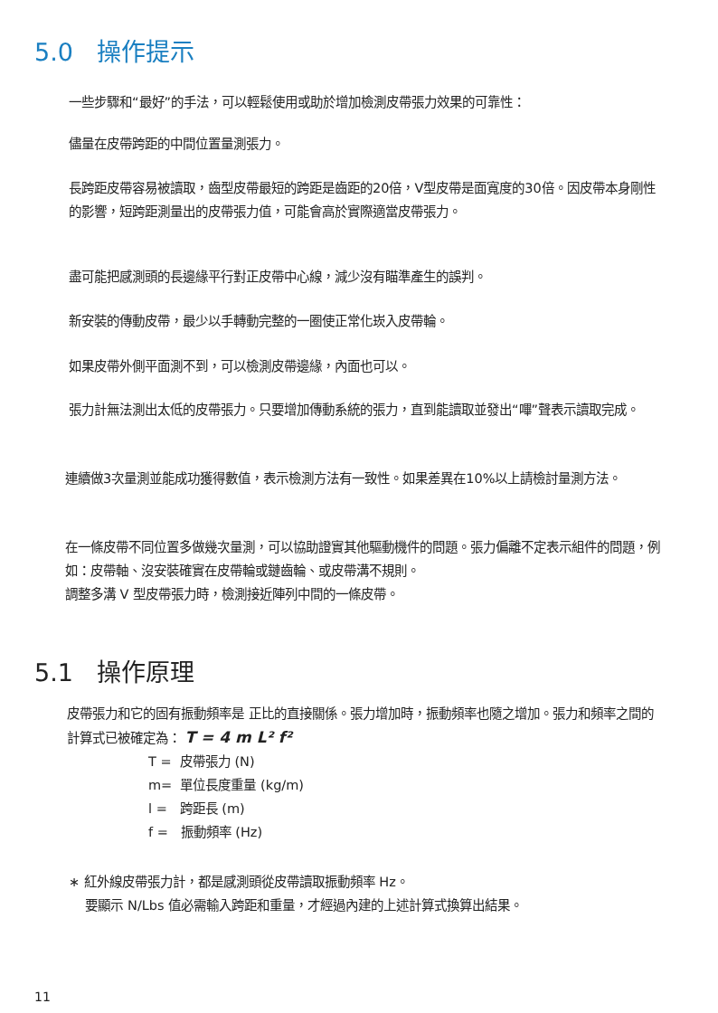5.0 操作提示
一些步驟和“最好”的手法，可以輕鬆使用或助於增加檢測皮帶張力效果的可靠性：
儘量在皮帶跨距的中間位置量測張力。
長跨距皮帶容易被讀取，齒型皮帶最短的跨距是齒距的20倍，V型皮帶是面寬度的30倍。因皮帶本身剛性的影響，短跨距測量出的皮帶張力值，可能會高於實際適當皮帶張力。
盡可能把感測頭的長邊緣平行對正皮帶中心線，減少沒有瞄準產生的誤判。
新安裝的傳動皮帶，最少以手轉動完整的一圈使正常化崁入皮帶輪。
如果皮帶外側平面測不到，可以檢測皮帶邊緣，內面也可以。
張力計無法測出太低的皮帶張力。只要增加傳動系統的張力，直到能讀取並發出“嗶”聲表示讀取完成。
連續做3次量測並能成功獲得數值，表示檢測方法有一致性。如果差異在10%以上請檢討量測方法。
在一條皮帶不同位置多做幾次量測，可以協助證實其他驅動機件的問題。張力偏離不定表示組件的問題，例如：皮帶軸、沒安裝確實在皮帶輪或鏈齒輪、或皮帶溝不規則。
調整多溝 V 型皮帶張力時，檢測接近陣列中間的一條皮帶。
5.1 操作原理
皮帶張力和它的固有振動頻率是 正比的直接關係。張力增加時，振動頻率也隨之增加。張力和頻率之間的計算式已被確定為： T = 4 m L² f²
T = 皮帶張力 (N)
m= 單位長度重量 (kg/m)
l = 跨距長 (m)
f = 振動頻率 (Hz)
∗ 紅外線皮帶張力計，都是感測頭從皮帶讀取振動頻率 Hz。
要顯示 N/Lbs 值必需輸入跨距和重量，才經過內建的上述計算式換算出結果。
11